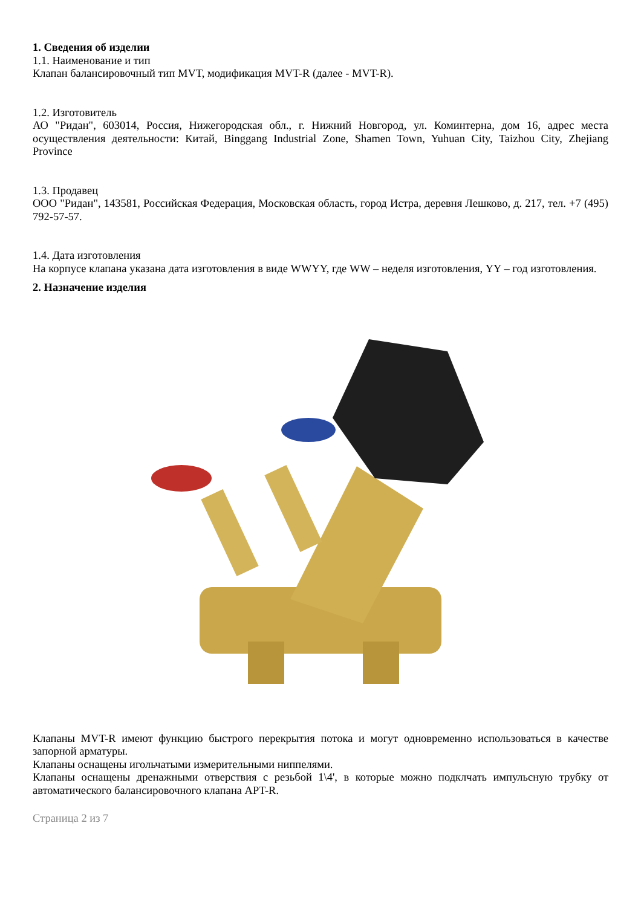1. Сведения об изделии
1.1. Наименование и тип
Клапан балансировочный тип MVT, модификация MVT-R (далее - MVT-R).
1.2. Изготовитель
АО "Ридан", 603014, Россия, Нижегородская обл., г. Нижний Новгород, ул. Коминтерна, дом 16, адрес места осуществления деятельности: Китай, Binggang Industrial Zone, Shamen Town, Yuhuan City, Taizhou City, Zhejiang Province
1.3. Продавец
ООО "Ридан", 143581, Российская Федерация, Московская область, город Истра, деревня Лешково, д. 217, тел. +7 (495) 792-57-57.
1.4. Дата изготовления
На корпусе клапана указана дата изготовления в виде WWYY, где WW – неделя изготовления, YY – год изготовления.
2. Назначение изделия
Клапаны MVT-R имеют функцию быстрого перекрытия потока и могут одновременно использоваться в качестве запорной арматуры.
Клапаны оснащены игольчатыми измерительными ниппелями.
Клапаны оснащены дренажными отверствия с резьбой 1\4', в которые можно подклчать импульсную трубку от автоматического балансировочного клапана APT-R.
Страница 2 из 7